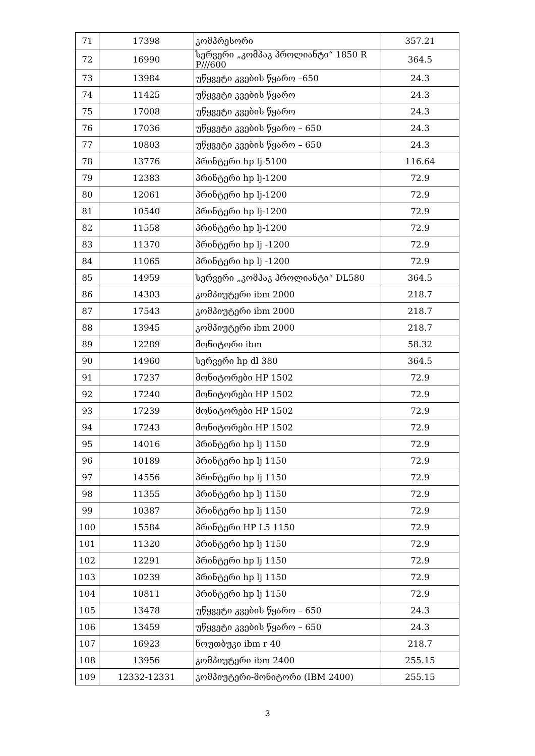| 71 | 17398 | კომპრესორი | 357.21 |
| 72 | 16990 | სერვერი „კომპაკ პროლიანტი“ 1850 R P///600 | 364.5 |
| 73 | 13984 | უწყვეტი კვების წყარო –650 | 24.3 |
| 74 | 11425 | უწყვეტი კვების წყარო | 24.3 |
| 75 | 17008 | უწყვეტი კვების წყარო | 24.3 |
| 76 | 17036 | უწყვეტი კვების წყარო – 650 | 24.3 |
| 77 | 10803 | უწყვეტი კვების წყარო – 650 | 24.3 |
| 78 | 13776 | პრინტერი hp lj-5100 | 116.64 |
| 79 | 12383 | პრინტერი hp lj-1200 | 72.9 |
| 80 | 12061 | პრინტერი hp lj-1200 | 72.9 |
| 81 | 10540 | პრინტერი hp lj-1200 | 72.9 |
| 82 | 11558 | პრინტერი hp lj-1200 | 72.9 |
| 83 | 11370 | პრინტერი hp lj -1200 | 72.9 |
| 84 | 11065 | პრინტერი hp lj -1200 | 72.9 |
| 85 | 14959 | სერვერი „კომპაკ პროლიანტი“ DL580 | 364.5 |
| 86 | 14303 | კომპიუტერი ibm 2000 | 218.7 |
| 87 | 17543 | კომპიუტერი ibm 2000 | 218.7 |
| 88 | 13945 | კომპიუტერი ibm 2000 | 218.7 |
| 89 | 12289 | მონიტორი ibm | 58.32 |
| 90 | 14960 | სერვერი hp dl 380 | 364.5 |
| 91 | 17237 | მონიტორები HP 1502 | 72.9 |
| 92 | 17240 | მონიტორები HP 1502 | 72.9 |
| 93 | 17239 | მონიტორები HP 1502 | 72.9 |
| 94 | 17243 | მონიტორები HP 1502 | 72.9 |
| 95 | 14016 | პრინტერი hp lj 1150 | 72.9 |
| 96 | 10189 | პრინტერი hp lj 1150 | 72.9 |
| 97 | 14556 | პრინტერი hp lj 1150 | 72.9 |
| 98 | 11355 | პრინტერი hp lj 1150 | 72.9 |
| 99 | 10387 | პრინტერი hp lj 1150 | 72.9 |
| 100 | 15584 | პრინტერი HP L5 1150 | 72.9 |
| 101 | 11320 | პრინტერი hp lj 1150 | 72.9 |
| 102 | 12291 | პრინტერი hp lj 1150 | 72.9 |
| 103 | 10239 | პრინტერი hp lj 1150 | 72.9 |
| 104 | 10811 | პრინტერი hp lj 1150 | 72.9 |
| 105 | 13478 | უწყვეტი კვების წყარო – 650 | 24.3 |
| 106 | 13459 | უწყვეტი კვების წყარო – 650 | 24.3 |
| 107 | 16923 | ნოუთბუკი ibm r 40 | 218.7 |
| 108 | 13956 | კომპიუტერი ibm 2400 | 255.15 |
| 109 | 12332-12331 | კომპიუტერი-მონიტორი (IBM 2400) | 255.15 |
3